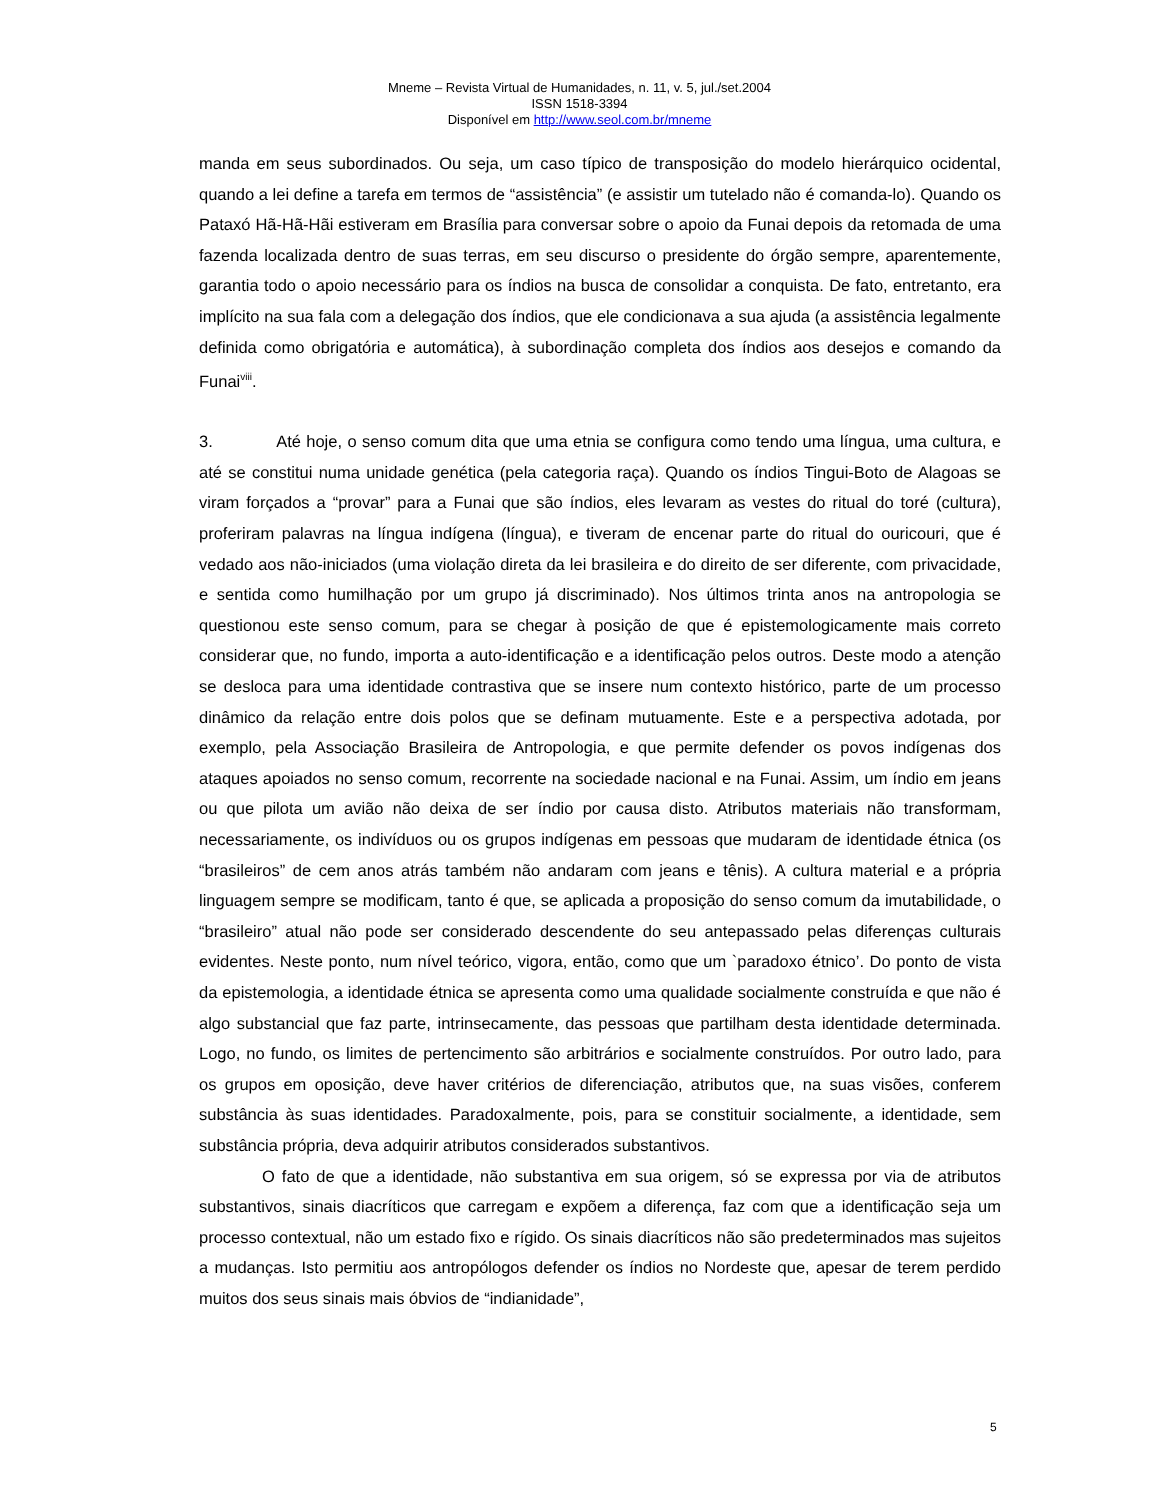Mneme – Revista Virtual de Humanidades, n. 11, v. 5, jul./set.2004
ISSN 1518-3394
Disponível em http://www.seol.com.br/mneme
manda em seus subordinados. Ou seja, um caso típico de transposição do modelo hierárquico ocidental, quando a lei define a tarefa em termos de “assistência” (e assistir um tutelado não é comanda-lo). Quando os Pataxó Hã-Hã-Hãi estiveram em Brasília para conversar sobre o apoio da Funai depois da retomada de uma fazenda localizada dentro de suas terras, em seu discurso o presidente do órgão sempre, aparentemente, garantia todo o apoio necessário para os índios na busca de consolidar a conquista. De fato, entretanto, era implícito na sua fala com a delegação dos índios, que ele condicionava a sua ajuda (a assistência legalmente definida como obrigatória e automática), à subordinação completa dos índios aos desejos e comando da Funai<sup>viii</sup>.
3. Até hoje, o senso comum dita que uma etnia se configura como tendo uma língua, uma cultura, e até se constitui numa unidade genética (pela categoria raça). Quando os índios Tingui-Boto de Alagoas se viram forçados a “provar” para a Funai que são índios, eles levaram as vestes do ritual do toré (cultura), proferiram palavras na língua indígena (língua), e tiveram de encenar parte do ritual do ouricouri, que é vedado aos não-iniciados (uma violação direta da lei brasileira e do direito de ser diferente, com privacidade, e sentida como humilhação por um grupo já discriminado). Nos últimos trinta anos na antropologia se questionou este senso comum, para se chegar à posição de que é epistemologicamente mais correto considerar que, no fundo, importa a auto-identificação e a identificação pelos outros. Deste modo a atenção se desloca para uma identidade contrastiva que se insere num contexto histórico, parte de um processo dinâmico da relação entre dois polos que se definam mutuamente. Este e a perspectiva adotada, por exemplo, pela Associação Brasileira de Antropologia, e que permite defender os povos indígenas dos ataques apoiados no senso comum, recorrente na sociedade nacional e na Funai. Assim, um índio em jeans ou que pilota um avião não deixa de ser índio por causa disto. Atributos materiais não transformam, necessariamente, os indivíduos ou os grupos indígenas em pessoas que mudaram de identidade étnica (os “brasileiros” de cem anos atrás também não andaram com jeans e tênis). A cultura material e a própria linguagem sempre se modificam, tanto é que, se aplicada a proposição do senso comum da imutabilidade, o “brasileiro” atual não pode ser considerado descendente do seu antepassado pelas diferenças culturais evidentes. Neste ponto, num nível teórico, vigora, então, como que um `paradoxo étnico’. Do ponto de vista da epistemologia, a identidade étnica se apresenta como uma qualidade socialmente construída e que não é algo substancial que faz parte, intrinsecamente, das pessoas que partilham desta identidade determinada. Logo, no fundo, os limites de pertencimento são arbitrários e socialmente construídos. Por outro lado, para os grupos em oposição, deve haver critérios de diferenciação, atributos que, na suas visões, conferem substância às suas identidades. Paradoxalmente, pois, para se constituir socialmente, a identidade, sem substância própria, deva adquirir atributos considerados substantivos.
O fato de que a identidade, não substantiva em sua origem, só se expressa por via de atributos substantivos, sinais diacríticos que carregam e expõem a diferença, faz com que a identificação seja um processo contextual, não um estado fixo e rígido. Os sinais diacríticos não são predeterminados mas sujeitos a mudanças. Isto permitiu aos antropólogos defender os índios no Nordeste que, apesar de terem perdido muitos dos seus sinais mais óbvios de “indianidade”,
5